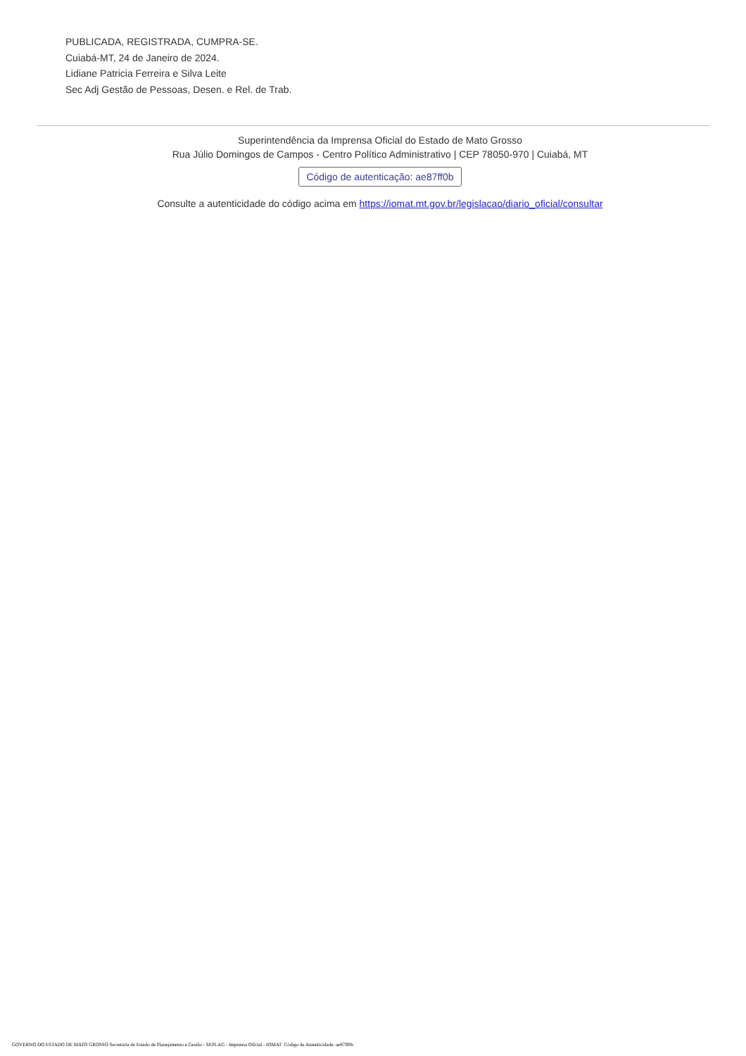PUBLICADA, REGISTRADA, CUMPRA-SE.
Cuiabá-MT, 24 de Janeiro de 2024.
Lidiane Patricia Ferreira e Silva Leite
Sec Adj Gestão de Pessoas, Desen. e Rel. de Trab.
Superintendência da Imprensa Oficial do Estado de Mato Grosso
Rua Júlio Domingos de Campos - Centro Político Administrativo | CEP 78050-970 | Cuiabá, MT
Código de autenticação: ae87ff0b
Consulte a autenticidade do código acima em https://iomat.mt.gov.br/legislacao/diario_oficial/consultar
GOVERNO DO ESTADO DE MATO GROSSO Secretaria de Estado de Planejamento e Gestão - SEPLAG - Imprensa Oficial - IOMAT Código de Autenticidade: ae87ff0b